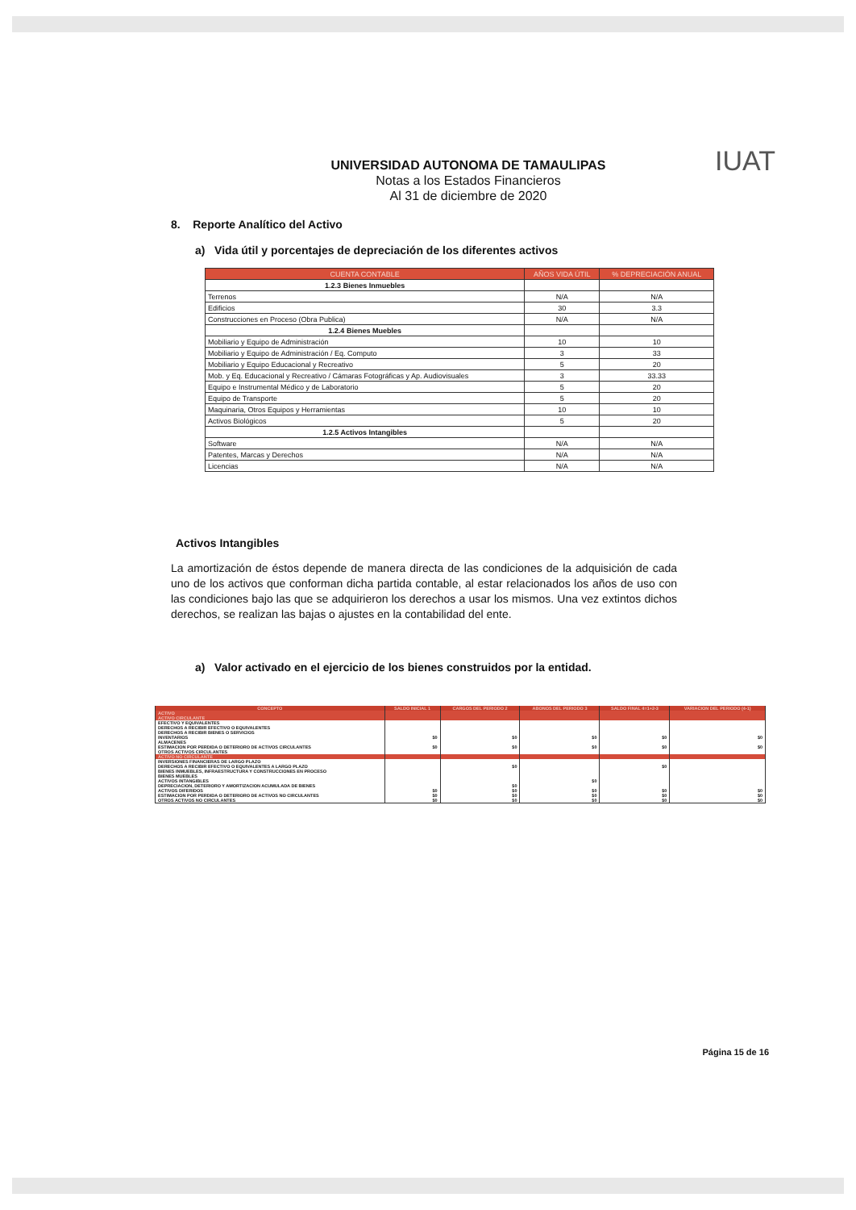IUAT
UNIVERSIDAD AUTONOMA DE TAMAULIPAS
Notas a los Estados Financieros
Al 31 de diciembre de 2020
8. Reporte Analítico del Activo
a) Vida útil y porcentajes de depreciación de los diferentes activos
| CUENTA CONTABLE | AÑOS VIDA ÚTIL | % DEPRECIACIÓN ANUAL |
| --- | --- | --- |
| 1.2.3 Bienes Inmuebles | | |
| Terrenos | N/A | N/A |
| Edificios | 30 | 3.3 |
| Construcciones en Proceso (Obra Publica) | N/A | N/A |
| 1.2.4 Bienes Muebles | | |
| Mobiliario y Equipo de Administración | 10 | 10 |
| Mobiliario y Equipo de Administración / Eq. Computo | 3 | 33 |
| Mobiliario y Equipo Educacional y Recreativo | 5 | 20 |
| Mob. y Eq. Educacional y Recreativo / Cámaras Fotográficas y Ap. Audiovisuales | 3 | 33.33 |
| Equipo e Instrumental Médico y de Laboratorio | 5 | 20 |
| Equipo de Transporte | 5 | 20 |
| Maquinaria, Otros Equipos y Herramientas | 10 | 10 |
| Activos Biológicos | 5 | 20 |
| 1.2.5 Activos Intangibles | | |
| Software | N/A | N/A |
| Patentes, Marcas y Derechos | N/A | N/A |
| Licencias | N/A | N/A |
Activos Intangibles
La amortización de éstos depende de manera directa de las condiciones de la adquisición de cada uno de los activos que conforman dicha partida contable, al estar relacionados los años de uso con las condiciones bajo las que se adquirieron los derechos a usar los mismos. Una vez extintos dichos derechos, se realizan las bajas o ajustes en la contabilidad del ente.
a) Valor activado en el ejercicio de los bienes construidos por la entidad.
| CONCEPTO | SALDO INICIAL 1 | CARGOS DEL PERIODO 2 | ABONOS DEL PERIODO 3 | SALDO FINAL 4=1+2-3 | VARIACION DEL PERIODO (4-1) |
| --- | --- | --- | --- | --- | --- |
| ACTIVO | | | | | |
| ACTIVO CIRCULANTE | | | | | |
| EFECTIVO Y EQUIVALENTES | | | | | |
| DERECHOS A RECIBIR EFECTIVO O EQUIVALENTES | | | | | |
| DERECHOS A RECIBIR BIENES O SERVICIOS | | | | | |
| INVENTARIOS | $0 | $0 | $0 | $0 | $0 |
| ALMACENES | | | | | |
| ESTIMACION POR PERDIDA O DETERIORO DE ACTIVOS CIRCULANTES | $0 | $0 | $0 | $0 | $0 |
| OTROS ACTIVOS CIRCULANTES | | | | | |
| ACTIVO NO CIRCULANTE | | | | | |
| INVERSIONES FINANCIERAS DE LARGO PLAZO | | | | | |
| DERECHOS A RECIBIR EFECTIVO O EQUIVALENTES A LARGO PLAZO | | $0 | | $0 | |
| BIENES INMUEBLES, INFRAESTRUCTURA Y CONSTRUCCIONES EN PROCESO | | | | | |
| BIENES MUEBLES | | | | | |
| ACTIVOS INTANGIBLES | | | $0 | | |
| DEPRECIACION, DETERIORO Y AMORTIZACION ACUMULADA DE BIENES | | $0 | | | |
| ACTIVOS DIFERIDOS | $0 | $0 | $0 | $0 | $0 |
| ESTIMACION POR PERDIDA O DETERIORO DE ACTIVOS NO CIRCULANTES | $0 | $0 | $0 | $0 | $0 |
| OTROS ACTIVOS NO CIRCULANTES | $0 | $0 | $0 | $0 | $0 |
Página 15 de 16